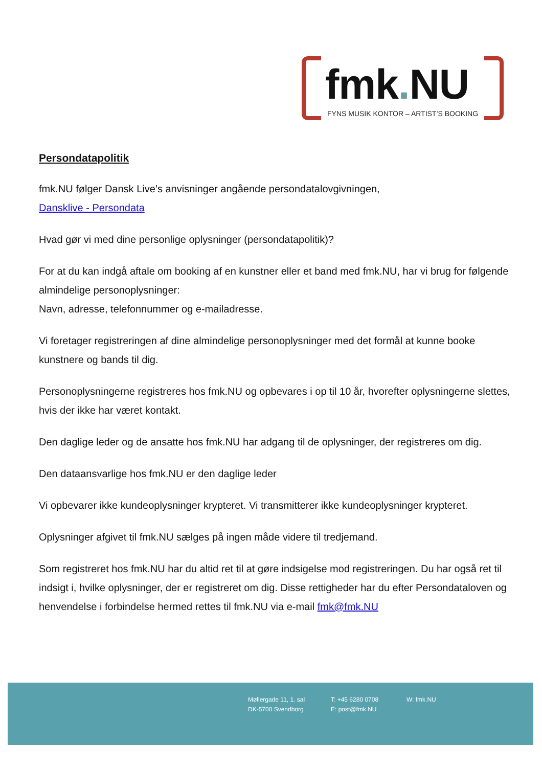fmk. NU
FYNS MUSIK KONTOR – ARTIST’S BOOKING
Persondatapolitik
fmk.NU følger Dansk Live’s anvisninger angående persondatalovgivningen,
Dansklive - Persondata
Hvad gør vi med dine personlige oplysninger (persondatapolitik)?
For at du kan indgå aftale om booking af en kunstner eller et band med fmk.NU, har vi brug for følgende almindelige personoplysninger:
Navn, adresse, telefonnummer og e-mailadresse.
Vi foretager registreringen af dine almindelige personoplysninger med det formål at kunne booke kunstnere og bands til dig.
Personoplysningerne registreres hos fmk.NU og opbevares i op til 10 år, hvorefter oplysningerne slettes, hvis der ikke har været kontakt.
Den daglige leder og de ansatte hos fmk.NU har adgang til de oplysninger, der registreres om dig.
Den dataansvarlige hos fmk.NU er den daglige leder
Vi opbevarer ikke kundeoplysninger krypteret. Vi transmitterer ikke kundeoplysninger krypteret.
Oplysninger afgivet til fmk.NU sælges på ingen måde videre til tredjemand.
Som registreret hos fmk.NU har du altid ret til at gøre indsigelse mod registreringen. Du har også ret til indsigt i, hvilke oplysninger, der er registreret om dig. Disse rettigheder har du efter Persondataloven og henvendelse i forbindelse hermed rettes til fmk.NU via e-mail fmk@fmk.NU
Møllergade 11, 1. sal
DK-5700 Svendborg
T: +45 6280 0708
E: post@fmk.NU
W: fmk.NU